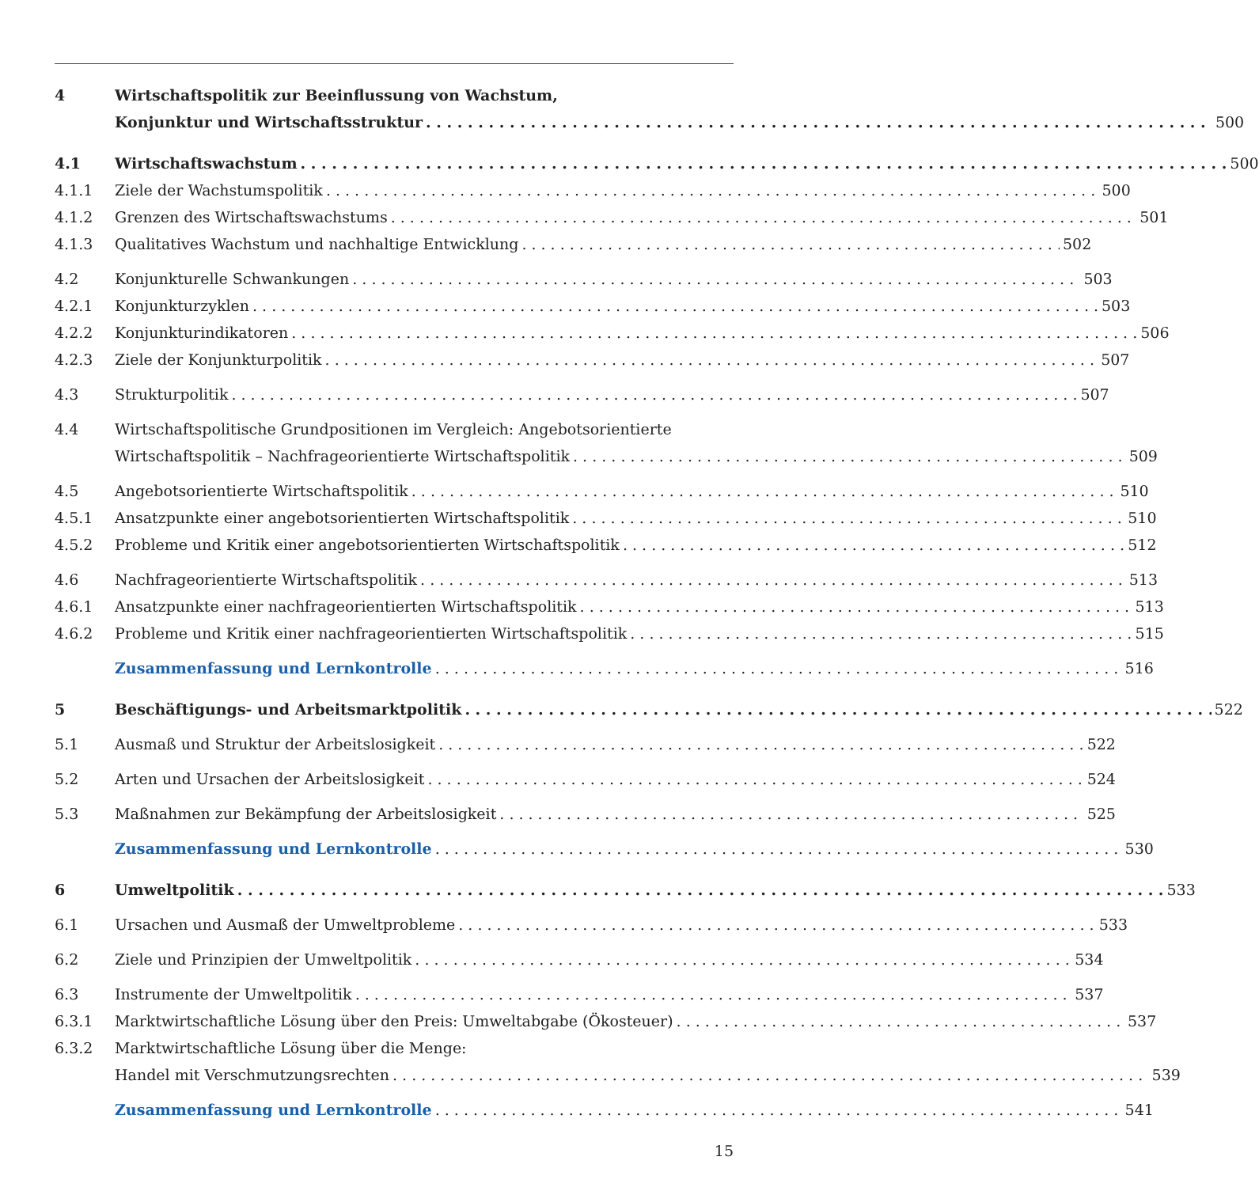4 Wirtschaftspolitik zur Beeinflussung von Wachstum,
Konjunktur und Wirtschaftsstruktur 500
4.1 Wirtschaftswachstum 500
4.1.1 Ziele der Wachstumspolitik 500
4.1.2 Grenzen des Wirtschaftswachstums 501
4.1.3 Qualitatives Wachstum und nachhaltige Entwicklung 502
4.2 Konjunkturelle Schwankungen 503
4.2.1 Konjunkturzyklen 503
4.2.2 Konjunkturindikatoren 506
4.2.3 Ziele der Konjunkturpolitik 507
4.3 Strukturpolitik 507
4.4 Wirtschaftspolitische Grundpositionen im Vergleich: Angebotsorientierte
Wirtschaftspolitik – Nachfrageorientierte Wirtschaftspolitik 509
4.5 Angebotsorientierte Wirtschaftspolitik 510
4.5.1 Ansatzpunkte einer angebotsorientierten Wirtschaftspolitik 510
4.5.2 Probleme und Kritik einer angebotsorientierten Wirtschaftspolitik 512
4.6 Nachfrageorientierte Wirtschaftspolitik 513
4.6.1 Ansatzpunkte einer nachfrageorientierten Wirtschaftspolitik 513
4.6.2 Probleme und Kritik einer nachfrageorientierten Wirtschaftspolitik 515
Zusammenfassung und Lernkontrolle 516
5 Beschäftigungs- und Arbeitsmarktpolitik 522
5.1 Ausmaß und Struktur der Arbeitslosigkeit 522
5.2 Arten und Ursachen der Arbeitslosigkeit 524
5.3 Maßnahmen zur Bekämpfung der Arbeitslosigkeit 525
Zusammenfassung und Lernkontrolle 530
6 Umweltpolitik 533
6.1 Ursachen und Ausmaß der Umweltprobleme 533
6.2 Ziele und Prinzipien der Umweltpolitik 534
6.3 Instrumente der Umweltpolitik 537
6.3.1 Marktwirtschaftliche Lösung über den Preis: Umweltabgabe (Ökosteuer) 537
6.3.2 Marktwirtschaftliche Lösung über die Menge:
Handel mit Verschmutzungsrechten 539
Zusammenfassung und Lernkontrolle 541
15